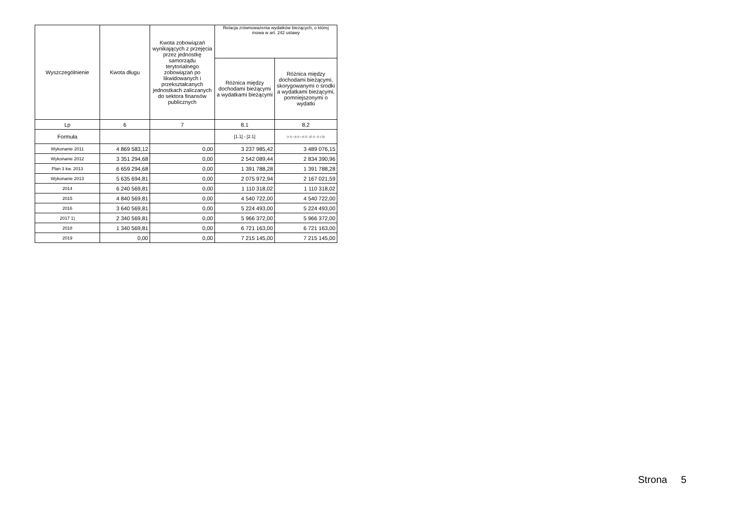| Wyszczególnienie | Kwota długu | Kwota zobowiązań wynikających z przejęcia przez jednostkę samorządu terytorialnego zobowiązań po likwidowanych i przekształcanych jednostkach zaliczanych do sektora finansów publicznych | Relacja zrównoważenia wydatków bieżących, o której mowa w art. 242 ustawy | |
| --- | --- | --- | --- | --- |
| | | | Różnica między dochodami bieżącymi a wydatkami bieżącymi | Różnica między dochodami bieżącymi, skorygowanymi o środki a wydatkami bieżącymi, pomniejszonymi o wydatki |
| Lp | 6 | 7 | 8.1 | 8.2 |
| Formuła | | | [1.1] - [2.1] | [1.1] + [4.1] + [4.2] - ([2.1] - [2.1.2]) |
| Wykonanie 2011 | 4 869 583,12 | 0,00 | 3 237 985,42 | 3 489 076,15 |
| Wykonanie 2012 | 3 351 294,68 | 0,00 | 2 542 089,44 | 2 834 390,96 |
| Plan 3 kw. 2013 | 6 659 294,68 | 0,00 | 1 391 788,28 | 1 391 788,28 |
| Wykonanie 2013 | 5 635 694,81 | 0,00 | 2 075 972,94 | 2 167 021,59 |
| 2014 | 6 240 569,81 | 0,00 | 1 110 318,02 | 1 110 318,02 |
| 2015 | 4 840 569,81 | 0,00 | 4 540 722,00 | 4 540 722,00 |
| 2016 | 3 640 569,81 | 0,00 | 5 224 493,00 | 5 224 493,00 |
| 2017 1) | 2 340 569,81 | 0,00 | 5 966 372,00 | 5 966 372,00 |
| 2018 | 1 340 569,81 | 0,00 | 6 721 163,00 | 6 721 163,00 |
| 2019 | 0,00 | 0,00 | 7 215 145,00 | 7 215 145,00 |
Strona 5